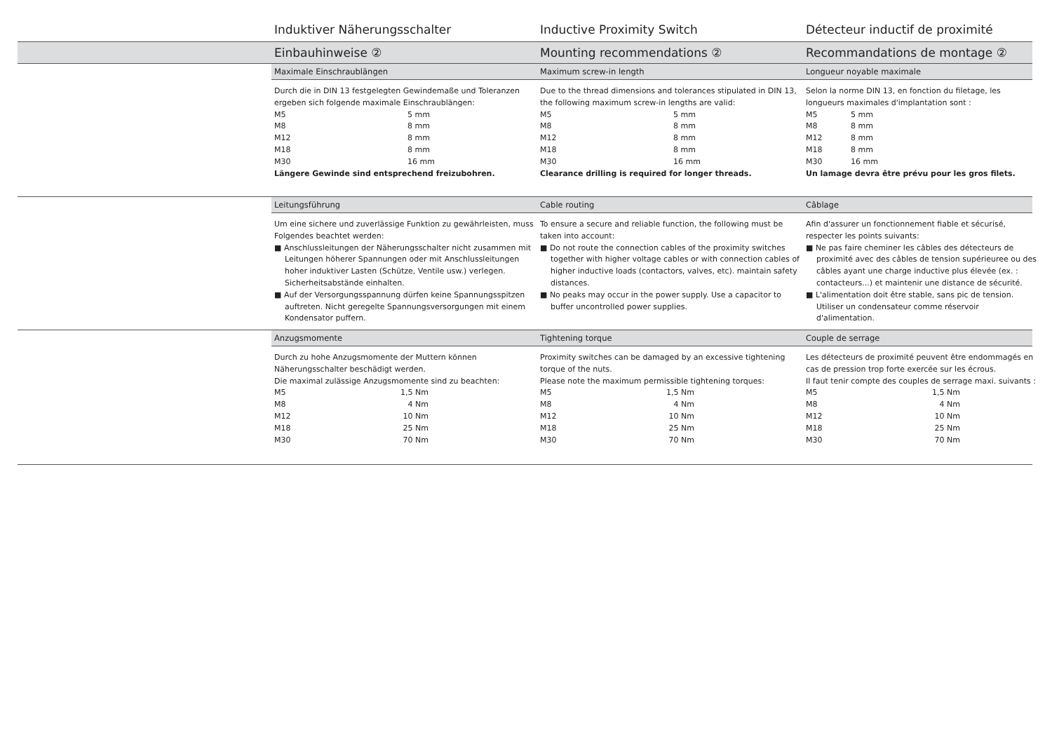Induktiver Näherungsschalter Inductive Proximity Switch Détecteur inductif de proximité
Einbauhinweise ② Mounting recommendations ② Recommandations de montage ②
Maximale Einschraublängen Maximum screw-in length Longueur noyable maximale
Durch die in DIN 13 festgelegten Gewindemaße und Toleranzen ergeben sich folgende maximale Einschraublängen:
| M5 | 5 mm |
| M8 | 8 mm |
| M12 | 8 mm |
| M18 | 8 mm |
| M30 | 16 mm |
Längere Gewinde sind entsprechend freizubohren.
Due to the thread dimensions and tolerances stipulated in DIN 13, the following maximum screw-in lengths are valid:
| M5 | 5 mm |
| M8 | 8 mm |
| M12 | 8 mm |
| M18 | 8 mm |
| M30 | 16 mm |
Clearance drilling is required for longer threads.
Selon la norme DIN 13, en fonction du filetage, les longueurs maximales d'implantation sont :
| M5 | 5 mm |
| M8 | 8 mm |
| M12 | 8 mm |
| M18 | 8 mm |
| M30 | 16 mm |
Un lamage devra être prévu pour les gros filets.
Leitungsführung Cable routing Câblage
Um eine sichere und zuverlässige Funktion zu gewährleisten, muss Folgendes beachtet werden:
■ Anschlussleitungen der Näherungsschalter nicht zusammen mit Leitungen höherer Spannungen oder mit Anschlussleitungen hoher induktiver Lasten (Schütze, Ventile usw.) verlegen. Sicherheitsabstände einhalten.
■ Auf der Versorgungsspannung dürfen keine Spannungsspitzen auftreten. Nicht geregelte Spannungsversorgungen mit einem Kondensator puffern.
To ensure a secure and reliable function, the following must be taken into account:
■ Do not route the connection cables of the proximity switches together with higher voltage cables or with connection cables of higher inductive loads (contactors, valves, etc). maintain safety distances.
■ No peaks may occur in the power supply. Use a capacitor to buffer uncontrolled power supplies.
Afin d'assurer un fonctionnement fiable et sécurisé, respecter les points suivants:
■ Ne pas faire cheminer les câbles des détecteurs de proximité avec des câbles de tension supérieuree ou des câbles ayant une charge inductive plus élevée (ex. : contacteurs...) et maintenir une distance de sécurité.
■ L'alimentation doit être stable, sans pic de tension. Utiliser un condensateur comme réservoir d'alimentation.
Anzugsmomente Tightening torque Couple de serrage
Durch zu hohe Anzugsmomente der Muttern können Näherungsschalter beschädigt werden.
Die maximal zulässige Anzugsmomente sind zu beachten:
| M5 | 1,5 Nm |
| M8 | 4 Nm |
| M12 | 10 Nm |
| M18 | 25 Nm |
| M30 | 70 Nm |
Proximity switches can be damaged by an excessive tightening torque of the nuts.
Please note the maximum permissible tightening torques:
| M5 | 1,5 Nm |
| M8 | 4 Nm |
| M12 | 10 Nm |
| M18 | 25 Nm |
| M30 | 70 Nm |
Les détecteurs de proximité peuvent être endommagés en cas de pression trop forte exercée sur les écrous.
Il faut tenir compte des couples de serrage maxi. suivants :
| M5 | 1,5 Nm |
| M8 | 4 Nm |
| M12 | 10 Nm |
| M18 | 25 Nm |
| M30 | 70 Nm |